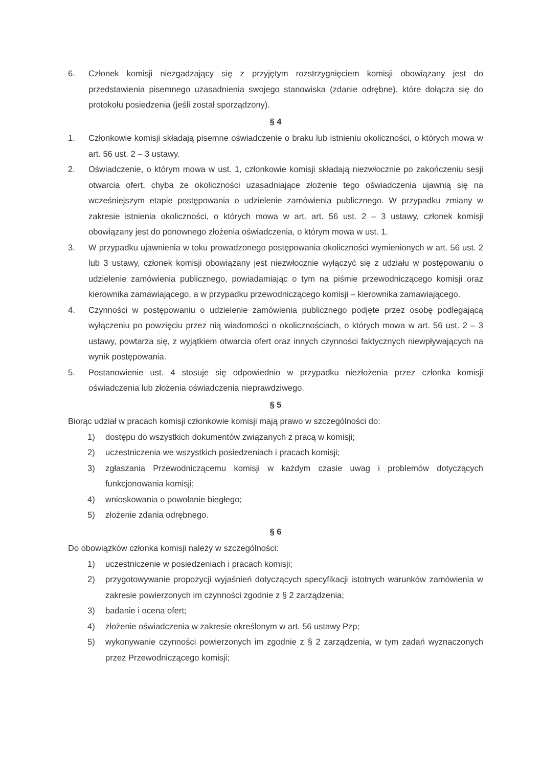6. Członek komisji niezgadzający się z przyjętym rozstrzygnięciem komisji obowiązany jest do przedstawienia pisemnego uzasadnienia swojego stanowiska (zdanie odrębne), które dołącza się do protokołu posiedzenia (jeśli został sporządzony).
§ 4
1. Członkowie komisji składają pisemne oświadczenie o braku lub istnieniu okoliczności, o których mowa w art. 56 ust. 2 – 3 ustawy.
2. Oświadczenie, o którym mowa w ust. 1, członkowie komisji składają niezwłocznie po zakończeniu sesji otwarcia ofert, chyba że okoliczności uzasadniające złożenie tego oświadczenia ujawnią się na wcześniejszym etapie postępowania o udzielenie zamówienia publicznego. W przypadku zmiany w zakresie istnienia okoliczności, o których mowa w art. art. 56 ust. 2 – 3 ustawy, członek komisji obowiązany jest do ponownego złożenia oświadczenia, o którym mowa w ust. 1.
3. W przypadku ujawnienia w toku prowadzonego postępowania okoliczności wymienionych w art. 56 ust. 2 lub 3 ustawy, członek komisji obowiązany jest niezwłocznie wyłączyć się z udziału w postępowaniu o udzielenie zamówienia publicznego, powiadamiając o tym na piśmie przewodniczącego komisji oraz kierownika zamawiającego, a w przypadku przewodniczącego komisji – kierownika zamawiającego.
4. Czynności w postępowaniu o udzielenie zamówienia publicznego podjęte przez osobę podlegającą wyłączeniu po powzięciu przez nią wiadomości o okolicznościach, o których mowa w art. 56 ust. 2 – 3 ustawy, powtarza się, z wyjątkiem otwarcia ofert oraz innych czynności faktycznych niewpływających na wynik postępowania.
5. Postanowienie ust. 4 stosuje się odpowiednio w przypadku niezłożenia przez członka komisji oświadczenia lub złożenia oświadczenia nieprawdziwego.
§ 5
Biorąc udział w pracach komisji członkowie komisji mają prawo w szczególności do:
1) dostępu do wszystkich dokumentów związanych z pracą w komisji;
2) uczestniczenia we wszystkich posiedzeniach i pracach komisji;
3) zgłaszania Przewodniczącemu komisji w każdym czasie uwag i problemów dotyczących funkcjonowania komisji;
4) wnioskowania o powołanie biegłego;
5) złożenie zdania odrębnego.
§ 6
Do obowiązków członka komisji należy w szczególności:
1) uczestniczenie w posiedzeniach i pracach komisji;
2) przygotowywanie propozycji wyjaśnień dotyczących specyfikacji istotnych warunków zamówienia w zakresie powierzonych im czynności zgodnie z § 2 zarządzenia;
3) badanie i ocena ofert;
4) złożenie oświadczenia w zakresie określonym w art. 56 ustawy Pzp;
5) wykonywanie czynności powierzonych im zgodnie z § 2 zarządzenia, w tym zadań wyznaczonych przez Przewodniczącego komisji;